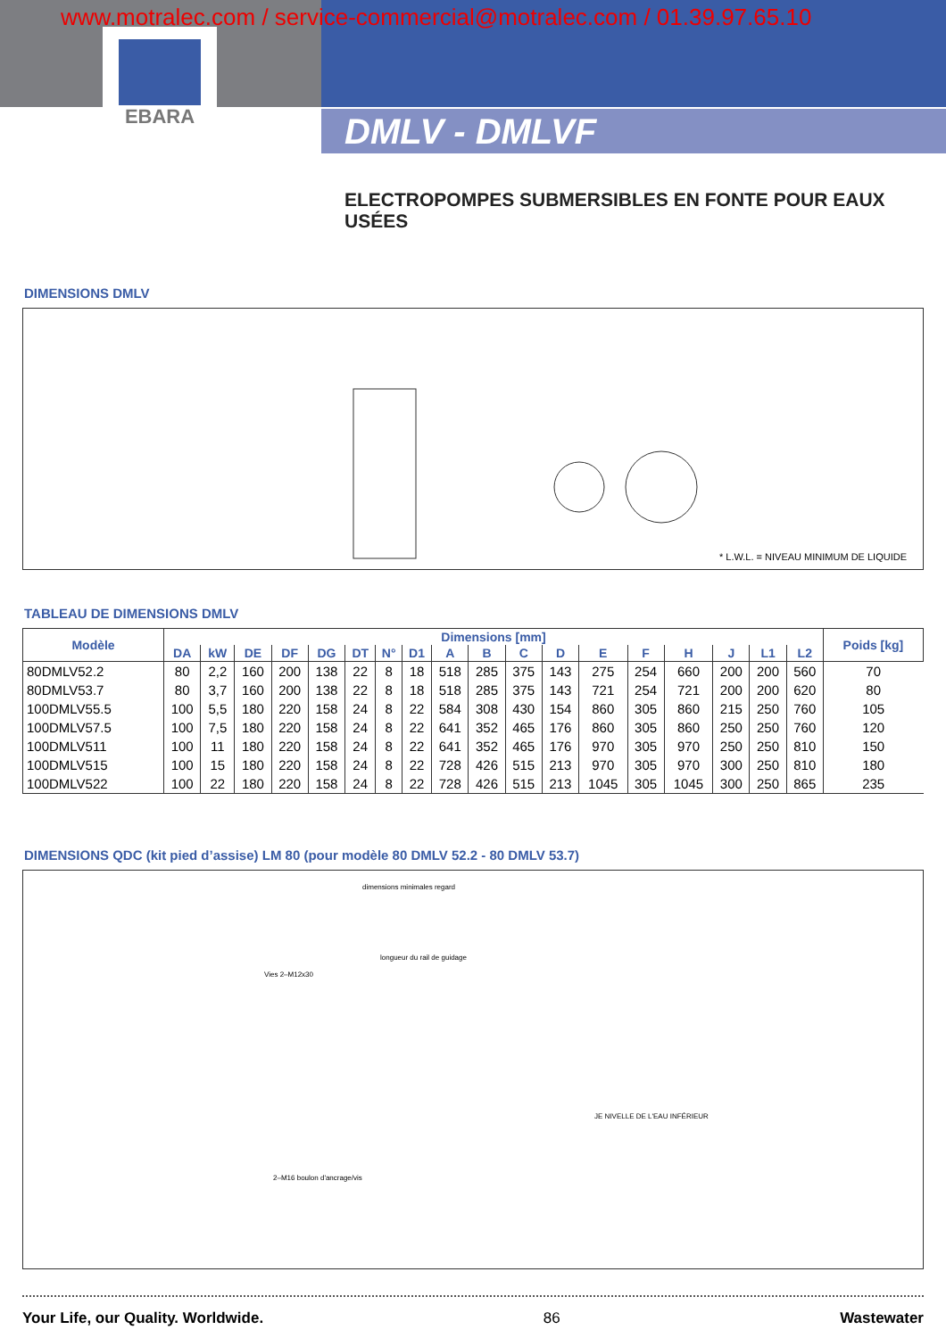www.motralec.com / service-commercial@motralec.com / 01.39.97.65.10
EBARA
DMLV - DMLVF
ELECTROPOMPES SUBMERSIBLES EN FONTE POUR EAUX USÉES
DIMENSIONS DMLV
* L.W.L. = NIVEAU MINIMUM DE LIQUIDE
TABLEAU DE DIMENSIONS DMLV
| Modèle | Dimensions [mm] | | | | | | | | | | | | | | | | | | Poids [kg] |
| --- | --- | --- | --- | --- | --- | --- | --- | --- | --- | --- | --- | --- | --- | --- | --- | --- | --- | --- | --- |
| | DA | kW | DE | DF | DG | DT | N° | D1 | A | B | C | D | E | F | H | J | L1 | L2 | |
| 80DMLV52.2 | 80 | 2,2 | 160 | 200 | 138 | 22 | 8 | 18 | 518 | 285 | 375 | 143 | 275 | 254 | 660 | 200 | 200 | 560 | 70 |
| 80DMLV53.7 | 80 | 3,7 | 160 | 200 | 138 | 22 | 8 | 18 | 518 | 285 | 375 | 143 | 721 | 254 | 721 | 200 | 200 | 620 | 80 |
| 100DMLV55.5 | 100 | 5,5 | 180 | 220 | 158 | 24 | 8 | 22 | 584 | 308 | 430 | 154 | 860 | 305 | 860 | 215 | 250 | 760 | 105 |
| 100DMLV57.5 | 100 | 7,5 | 180 | 220 | 158 | 24 | 8 | 22 | 641 | 352 | 465 | 176 | 860 | 305 | 860 | 250 | 250 | 760 | 120 |
| 100DMLV511 | 100 | 11 | 180 | 220 | 158 | 24 | 8 | 22 | 641 | 352 | 465 | 176 | 970 | 305 | 970 | 250 | 250 | 810 | 150 |
| 100DMLV515 | 100 | 15 | 180 | 220 | 158 | 24 | 8 | 22 | 728 | 426 | 515 | 213 | 970 | 305 | 970 | 300 | 250 | 810 | 180 |
| 100DMLV522 | 100 | 22 | 180 | 220 | 158 | 24 | 8 | 22 | 728 | 426 | 515 | 213 | 1045 | 305 | 1045 | 300 | 250 | 865 | 235 |
DIMENSIONS QDC (kit pied d’assise) LM 80 (pour modèle 80 DMLV 52.2 - 80 DMLV 53.7)
dimensions minimales regard
longueur du rail de guidage
Vies 2–M12x30
JE NIVELLE DE L'EAU INFÉRIEUR
2–M16 boulon d'ancrage/vis
Your Life, our Quality. Worldwide. 86 Wastewater